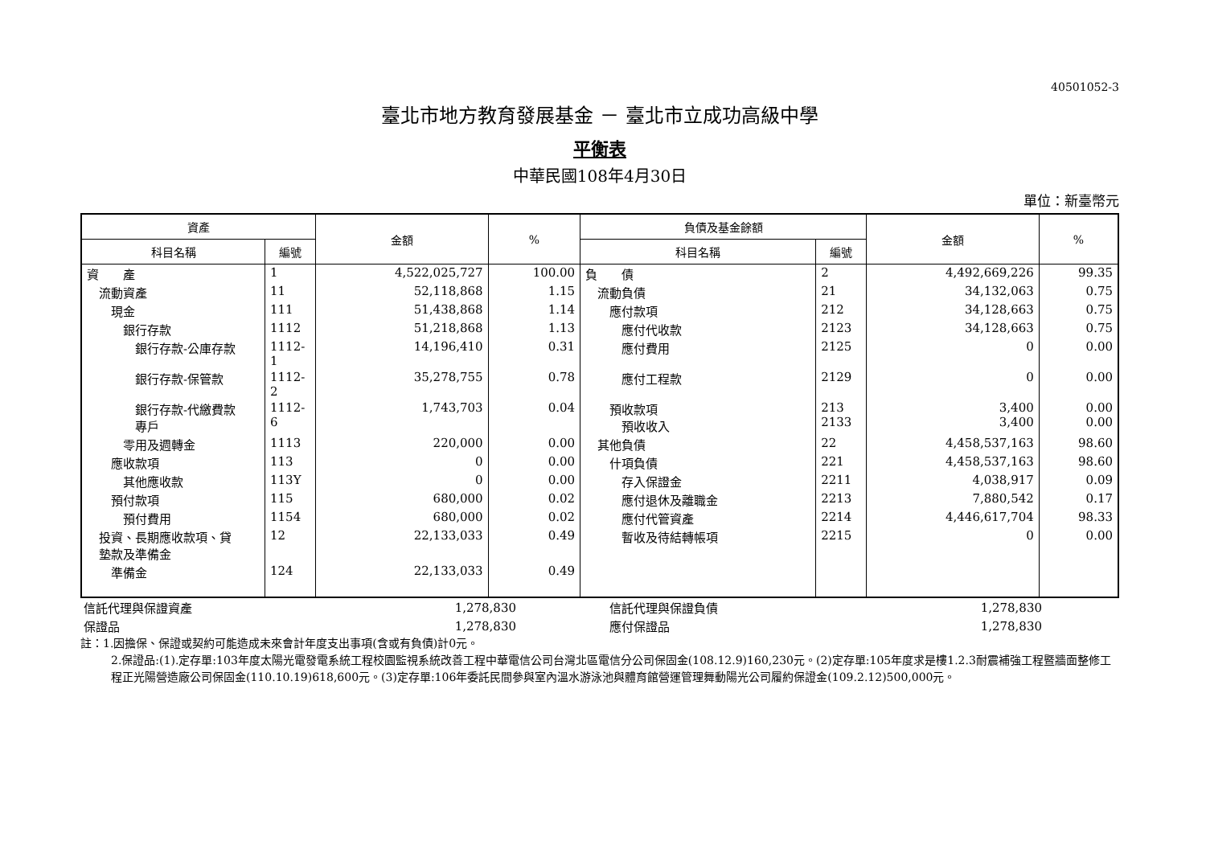40501052-3
臺北市地方教育發展基金 － 臺北市立成功高級中學
平衡表
中華民國108年4月30日
單位：新臺幣元
| 資產 | | 金額 | % | 負債及基金餘額 | | 金額 | % |
| --- | --- | --- | --- | --- | --- | --- | --- |
| 科目名稱 | 編號 | | | 科目名稱 | 編號 | | |
| 資 產 | 1 | 4,522,025,727 | 100.00 | 負 債 | 2 | 4,492,669,226 | 99.35 |
| 流動資產 | 11 | 52,118,868 | 1.15 | 流動負債 | 21 | 34,132,063 | 0.75 |
| 現金 | 111 | 51,438,868 | 1.14 | 應付款項 | 212 | 34,128,663 | 0.75 |
| 銀行存款 | 1112 | 51,218,868 | 1.13 | 應付代收款 | 2123 | 34,128,663 | 0.75 |
| 銀行存款-公庫存款 | 1112-1 | 14,196,410 | 0.31 | 應付費用 | 2125 | 0 | 0.00 |
| 銀行存款-保管款 | 1112-2 | 35,278,755 | 0.78 | 應付工程款 | 2129 | 0 | 0.00 |
| 銀行存款-代繳費款 專戶 | 1112-6 | 1,743,703 | 0.04 | 預收款項 預收收入 | 213 2133 | 3,400 3,400 | 0.00 0.00 |
| 零用及週轉金 | 1113 | 220,000 | 0.00 | 其他負債 | 22 | 4,458,537,163 | 98.60 |
| 應收款項 | 113 | 0 | 0.00 | 什項負債 | 221 | 4,458,537,163 | 98.60 |
| 其他應收款 | 113Y | 0 | 0.00 | 存入保證金 | 2211 | 4,038,917 | 0.09 |
| 預付款項 | 115 | 680,000 | 0.02 | 應付退休及離職金 | 2213 | 7,880,542 | 0.17 |
| 預付費用 | 1154 | 680,000 | 0.02 | 應付代管資產 | 2214 | 4,446,617,704 | 98.33 |
| 投資、長期應收款項、貸 墊款及準備金 | 12 | 22,133,033 | 0.49 | 暫收及待結轉帳項 | 2215 | 0 | 0.00 |
| 準備金 | 124 | 22,133,033 | 0.49 | | | | |
| 信託代理與保證資產 | 1,278,830 | | 信託代理與保證負債 | 1,278,830 | |
| 保證品 | 1,278,830 | | 應付保證品 | 1,278,830 | |
註：1.因擔保、保證或契約可能造成未來會計年度支出事項(含或有負債)計0元。
2.保證品:(1).定存單:103年度太陽光電發電系統工程校園監視系統改善工程中華電信公司台灣北區電信分公司保固金(108.12.9)160,230元。(2)定存單:105年度求是樓1.2.3耐震補強工程暨牆面整修工程正光陽營造廠公司保固金(110.10.19)618,600元。(3)定存單:106年委託民間參與室內溫水游泳池與體育館營運管理舞動陽光公司履約保證金(109.2.12)500,000元。